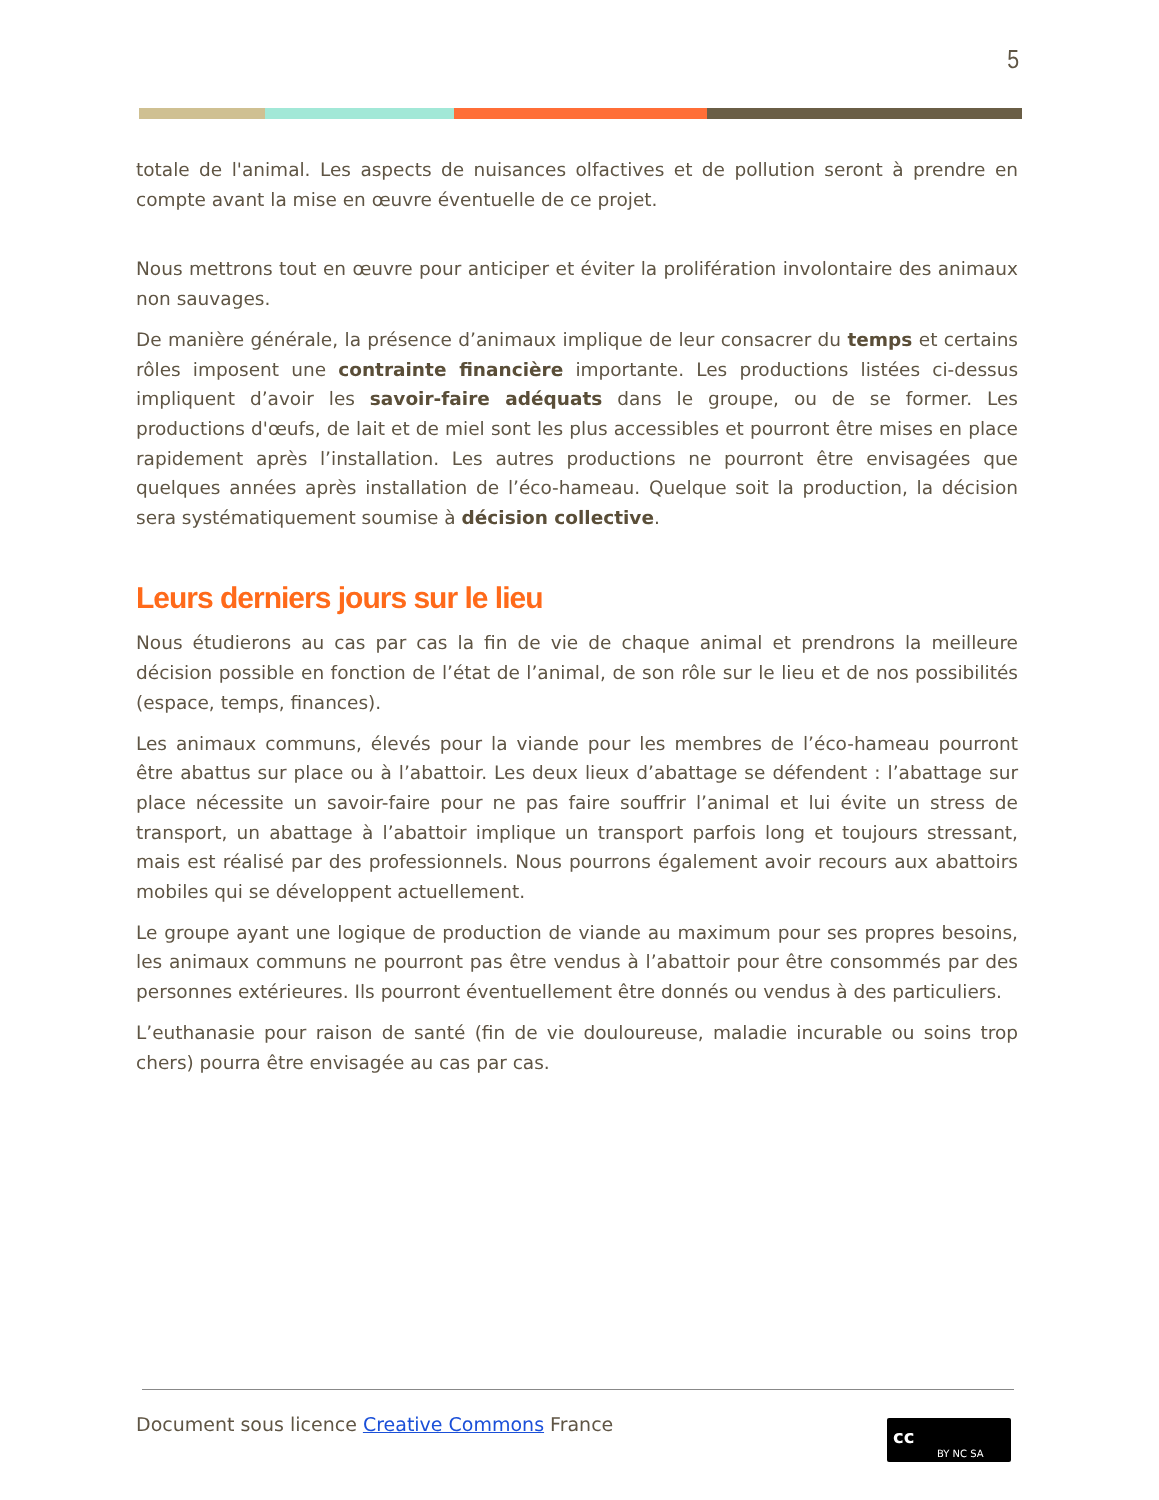5
totale de l'animal. Les aspects de nuisances olfactives et de pollution seront à prendre en compte avant la mise en œuvre éventuelle de ce projet.
Nous mettrons tout en œuvre pour anticiper et éviter la prolifération involontaire des animaux non sauvages.
De manière générale, la présence d’animaux implique de leur consacrer du temps et certains rôles imposent une contrainte financière importante. Les productions listées ci-dessus impliquent d’avoir les savoir-faire adéquats dans le groupe, ou de se former. Les productions d'œufs, de lait et de miel sont les plus accessibles et pourront être mises en place rapidement après l’installation. Les autres productions ne pourront être envisagées que quelques années après installation de l’éco-hameau. Quelque soit la production, la décision sera systématiquement soumise à décision collective.
Leurs derniers jours sur le lieu
Nous étudierons au cas par cas la fin de vie de chaque animal et prendrons la meilleure décision possible en fonction de l’état de l’animal, de son rôle sur le lieu et de nos possibilités (espace, temps, finances).
Les animaux communs, élevés pour la viande pour les membres de l’éco-hameau pourront être abattus sur place ou à l’abattoir. Les deux lieux d’abattage se défendent : l’abattage sur place nécessite un savoir-faire pour ne pas faire souffrir l’animal et lui évite un stress de transport, un abattage à l’abattoir implique un transport parfois long et toujours stressant, mais est réalisé par des professionnels. Nous pourrons également avoir recours aux abattoirs mobiles qui se développent actuellement.
Le groupe ayant une logique de production de viande au maximum pour ses propres besoins, les animaux communs ne pourront pas être vendus à l’abattoir pour être consommés par des personnes extérieures. Ils pourront éventuellement être donnés ou vendus à des particuliers.
L’euthanasie pour raison de santé (fin de vie douloureuse, maladie incurable ou soins trop chers) pourra être envisagée au cas par cas.
Document sous licence Creative Commons France
cc
BY NC SA